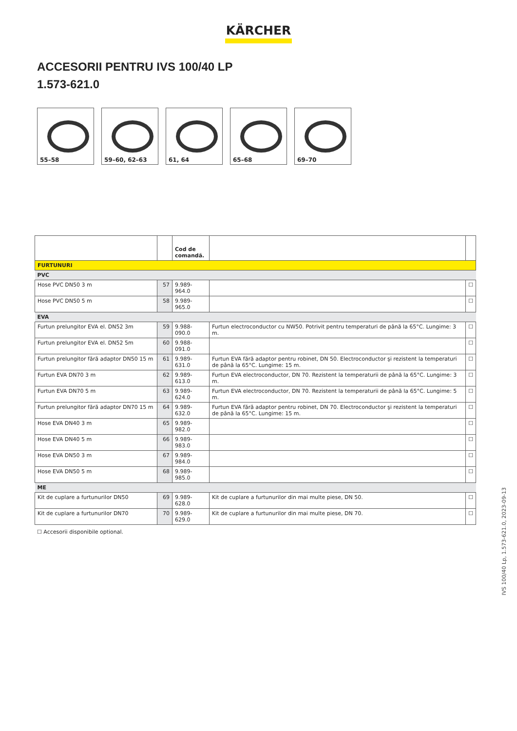KÄRCHER
ACCESORII PENTRU IVS 100/40 LP
1.573-621.0
55–58
59–60, 62–63
61, 64
65–68
69–70
| | | Cod de comandă. | | |
| --- | --- | --- | --- | --- |
| FURTUNURI | | | | |
| PVC | | | | |
| Hose PVC DN50 3 m | 57 | 9.989-964.0 | | ☐ |
| Hose PVC DN50 5 m | 58 | 9.989-965.0 | | ☐ |
| EVA | | | | |
| Furtun prelungitor EVA el. DN52 3m | 59 | 9.988-090.0 | Furtun electroconductor cu NW50. Potrivit pentru temperaturi de până la 65°C. Lungime: 3 m. | ☐ |
| Furtun prelungitor EVA el. DN52 5m | 60 | 9.988-091.0 | | ☐ |
| Furtun prelungitor fără adaptor DN50 15 m | 61 | 9.989-631.0 | Furtun EVA fără adaptor pentru robinet, DN 50. Electroconductor şi rezistent la temperaturi de până la 65°C. Lungime: 15 m. | ☐ |
| Furtun EVA DN70 3 m | 62 | 9.989-613.0 | Furtun EVA electroconductor, DN 70. Rezistent la temperaturii de până la 65°C. Lungime: 3 m. | ☐ |
| Furtun EVA DN70 5 m | 63 | 9.989-624.0 | Furtun EVA electroconductor, DN 70. Rezistent la temperaturii de până la 65°C. Lungime: 5 m. | ☐ |
| Furtun prelungitor fără adaptor DN70 15 m | 64 | 9.989-632.0 | Furtun EVA fără adaptor pentru robinet, DN 70. Electroconductor şi rezistent la temperaturi de până la 65°C. Lungime: 15 m. | ☐ |
| Hose EVA DN40 3 m | 65 | 9.989-982.0 | | ☐ |
| Hose EVA DN40 5 m | 66 | 9.989-983.0 | | ☐ |
| Hose EVA DN50 3 m | 67 | 9.989-984.0 | | ☐ |
| Hose EVA DN50 5 m | 68 | 9.989-985.0 | | ☐ |
| ME | | | | |
| Kit de cuplare a furtunurilor DN50 | 69 | 9.989-628.0 | Kit de cuplare a furtunurilor din mai multe piese, DN 50. | ☐ |
| Kit de cuplare a furtunurilor DN70 | 70 | 9.989-629.0 | Kit de cuplare a furtunurilor din mai multe piese, DN 70. | ☐ |
☐ Accesorii disponibile optional.
IVS 100/40 Lp, 1.573-621.0, 2023-09-13